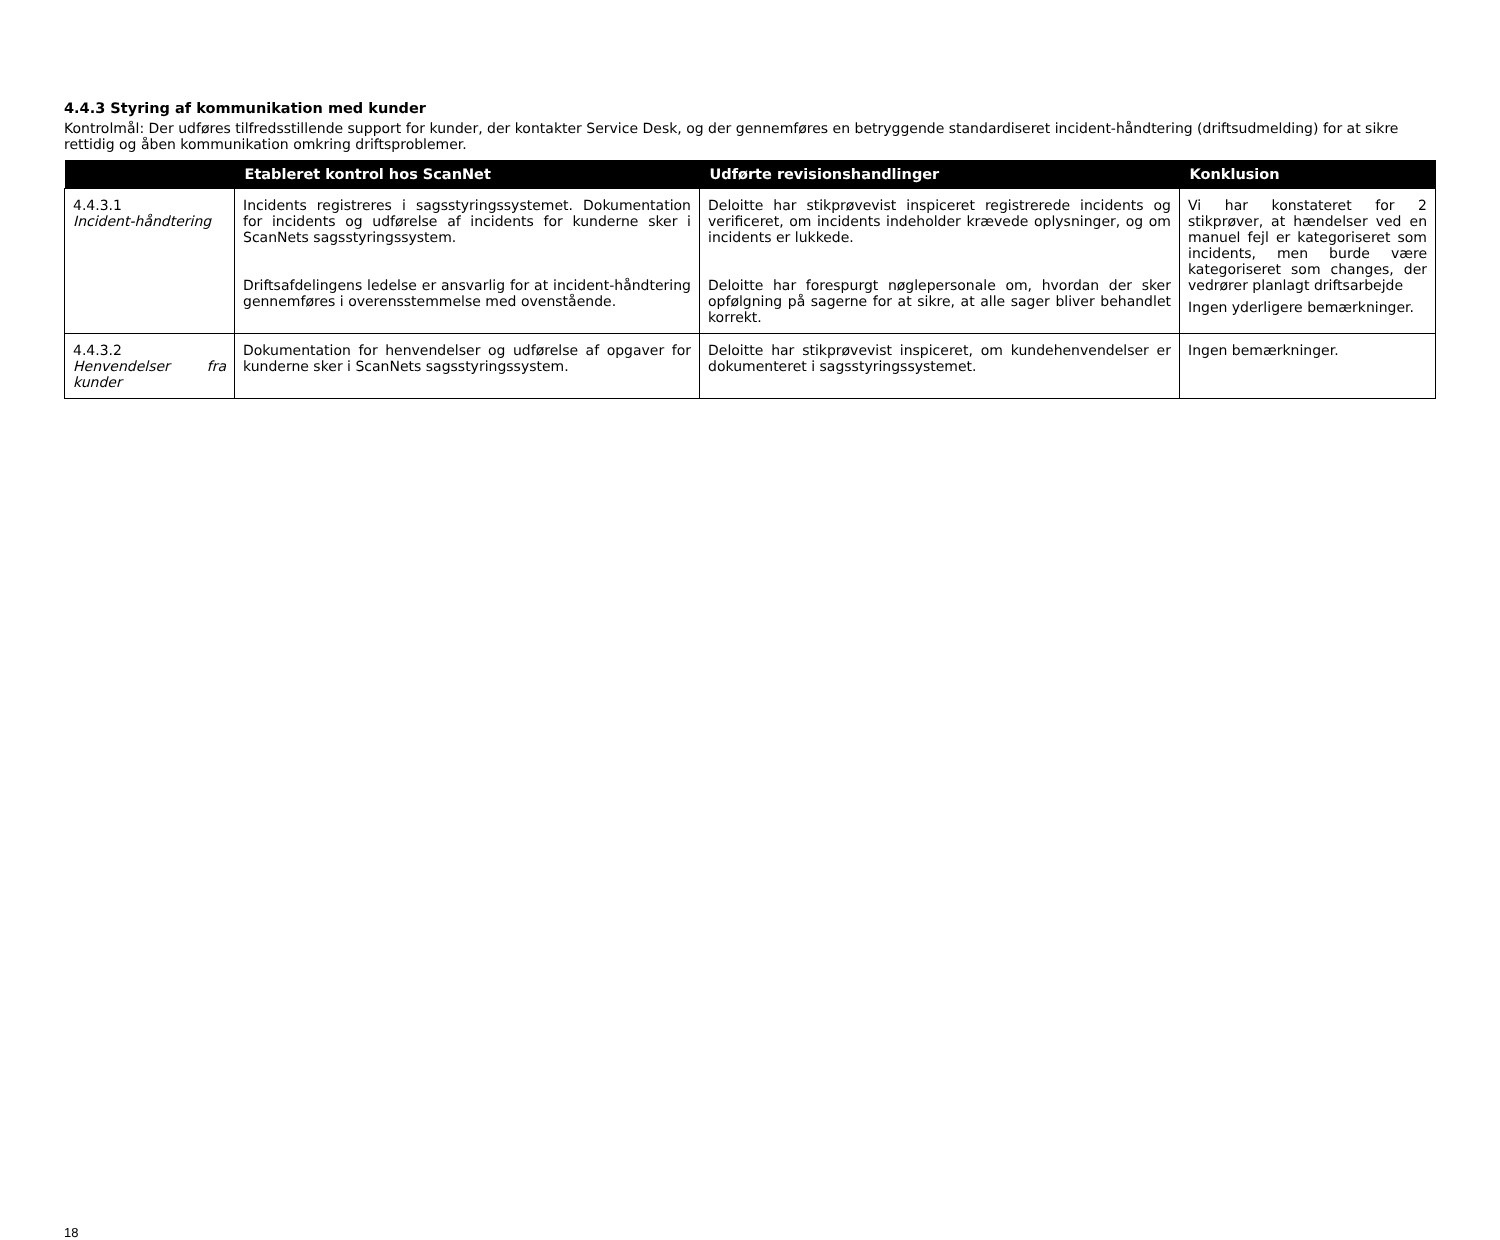4.4.3 Styring af kommunikation med kunder
Kontrolmål: Der udføres tilfredsstillende support for kunder, der kontakter Service Desk, og der gennemføres en betryggende standardiseret incident-håndtering (driftsudmelding) for at sikre rettidig og åben kommunikation omkring driftsproblemer.
| | Etableret kontrol hos ScanNet | Udførte revisionshandlinger | Konklusion |
| --- | --- | --- | --- |
| 4.4.3.1 Incident-håndtering | Incidents registreres i sagsstyringssystemet. Dokumentation for incidents og udførelse af incidents for kunderne sker i ScanNets sagsstyringssystem. Driftsafdelingens ledelse er ansvarlig for at incident-håndtering gennemføres i overensstemmelse med ovenstående. | Deloitte har stikprøvevist inspiceret registrerede incidents og verificeret, om incidents indeholder krævede oplysninger, og om incidents er lukkede. Deloitte har forespurgt nøglepersonale om, hvordan der sker opfølgning på sagerne for at sikre, at alle sager bliver behandlet korrekt. | Vi har konstateret for 2 stikprøver, at hændelser ved en manuel fejl er kategoriseret som incidents, men burde være kategoriseret som changes, der vedrører planlagt driftsarbejde Ingen yderligere bemærkninger. |
| 4.4.3.2 Henvendelser fra kunder | Dokumentation for henvendelser og udførelse af opgaver for kunderne sker i ScanNets sagsstyringssystem. | Deloitte har stikprøvevist inspiceret, om kundehenvendelser er dokumenteret i sagsstyringssystemet. | Ingen bemærkninger. |
18